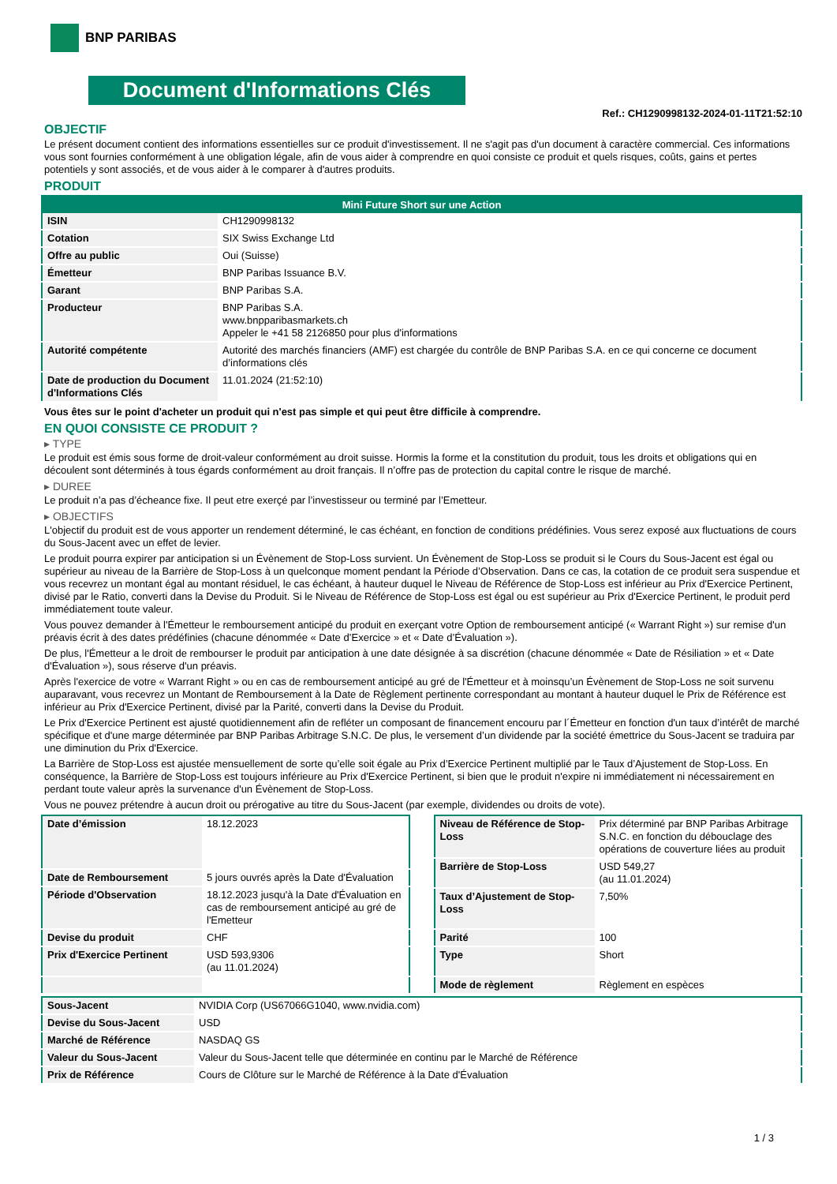BNP PARIBAS
Document d'Informations Clés
Ref.: CH1290998132-2024-01-11T21:52:10
OBJECTIF
Le présent document contient des informations essentielles sur ce produit d'investissement. Il ne s'agit pas d'un document à caractère commercial. Ces informations vous sont fournies conformément à une obligation légale, afin de vous aider à comprendre en quoi consiste ce produit et quels risques, coûts, gains et pertes potentiels y sont associés, et de vous aider à le comparer à d'autres produits.
PRODUIT
| Mini Future Short sur une Action | |
| --- | --- |
| ISIN | CH1290998132 |
| Cotation | SIX Swiss Exchange Ltd |
| Offre au public | Oui (Suisse) |
| Émetteur | BNP Paribas Issuance B.V. |
| Garant | BNP Paribas S.A. |
| Producteur | BNP Paribas S.A. www.bnpparibasmarkets.ch Appeler le +41 58 2126850 pour plus d'informations |
| Autorité compétente | Autorité des marchés financiers (AMF) est chargée du contrôle de BNP Paribas S.A. en ce qui concerne ce document d’informations clés |
| Date de production du Document d'Informations Clés | 11.01.2024 (21:52:10) |
Vous êtes sur le point d'acheter un produit qui n'est pas simple et qui peut être difficile à comprendre.
EN QUOI CONSISTE CE PRODUIT ?
▸ TYPE
Le produit est émis sous forme de droit-valeur conformément au droit suisse. Hormis la forme et la constitution du produit, tous les droits et obligations qui en découlent sont déterminés à tous égards conformément au droit français. Il n’offre pas de protection du capital contre le risque de marché.
▸ DUREE
Le produit n’a pas d’écheance fixe. Il peut etre exerçé par l’investisseur ou terminé par l’Emetteur.
▸ OBJECTIFS
L'objectif du produit est de vous apporter un rendement déterminé, le cas échéant, en fonction de conditions prédéfinies. Vous serez exposé aux fluctuations de cours du Sous-Jacent avec un effet de levier.
Le produit pourra expirer par anticipation si un Évènement de Stop-Loss survient. Un Évènement de Stop-Loss se produit si le Cours du Sous-Jacent est égal ou supérieur au niveau de la Barrière de Stop-Loss à un quelconque moment pendant la Période d’Observation. Dans ce cas, la cotation de ce produit sera suspendue et vous recevrez un montant égal au montant résiduel, le cas échéant, à hauteur duquel le Niveau de Référence de Stop-Loss est inférieur au Prix d'Exercice Pertinent, divisé par le Ratio, converti dans la Devise du Produit. Si le Niveau de Référence de Stop-Loss est égal ou est supérieur au Prix d'Exercice Pertinent, le produit perd immédiatement toute valeur.
Vous pouvez demander à l'Émetteur le remboursement anticipé du produit en exerçant votre Option de remboursement anticipé (« Warrant Right ») sur remise d'un préavis écrit à des dates prédéfinies (chacune dénommée « Date d’Exercice » et « Date d’Évaluation »).
De plus, l'Émetteur a le droit de rembourser le produit par anticipation à une date désignée à sa discrétion (chacune dénommée « Date de Résiliation » et « Date d'Évaluation »), sous réserve d'un préavis.
Après l'exercice de votre « Warrant Right » ou en cas de remboursement anticipé au gré de l'Émetteur et à moinsqu’un Évènement de Stop-Loss ne soit survenu auparavant, vous recevrez un Montant de Remboursement à la Date de Règlement pertinente correspondant au montant à hauteur duquel le Prix de Référence est inférieur au Prix d'Exercice Pertinent, divisé par la Parité, converti dans la Devise du Produit.
Le Prix d'Exercice Pertinent est ajusté quotidiennement afin de refléter un composant de financement encouru par l´Émetteur en fonction d'un taux d’intérêt de marché spécifique et d'une marge déterminée par BNP Paribas Arbitrage S.N.C. De plus, le versement d’un dividende par la société émettrice du Sous-Jacent se traduira par une diminution du Prix d'Exercice.
La Barrière de Stop-Loss est ajustée mensuellement de sorte qu’elle soit égale au Prix d’Exercice Pertinent multiplié par le Taux d’Ajustement de Stop-Loss. En conséquence, la Barrière de Stop-Loss est toujours inférieure au Prix d'Exercice Pertinent, si bien que le produit n'expire ni immédiatement ni nécessairement en perdant toute valeur après la survenance d'un Évènement de Stop-Loss.
Vous ne pouvez prétendre à aucun droit ou prérogative au titre du Sous-Jacent (par exemple, dividendes ou droits de vote).
| Date d’émission | 18.12.2023 |
| Date de Remboursement | 5 jours ouvrés après la Date d'Évaluation |
| Période d'Observation | 18.12.2023 jusqu'à la Date d'Évaluation en cas de remboursement anticipé au gré de l'Emetteur |
| Devise du produit | CHF |
| Prix d'Exercice Pertinent | USD 593,9306 (au 11.01.2024) |
| Niveau de Référence de Stop-Loss | Prix déterminé par BNP Paribas Arbitrage S.N.C. en fonction du débouclage des opérations de couverture liées au produit |
| Barrière de Stop-Loss | USD 549,27 (au 11.01.2024) |
| Taux d’Ajustement de Stop-Loss | 7,50% |
| Parité | 100 |
| Type | Short |
| Mode de règlement | Règlement en espèces |
| Sous-Jacent | NVIDIA Corp (US67066G1040, www.nvidia.com) |
| Devise du Sous-Jacent | USD |
| Marché de Référence | NASDAQ GS |
| Valeur du Sous-Jacent | Valeur du Sous-Jacent telle que déterminée en continu par le Marché de Référence |
| Prix de Référence | Cours de Clôture sur le Marché de Référence à la Date d'Évaluation |
1 / 3